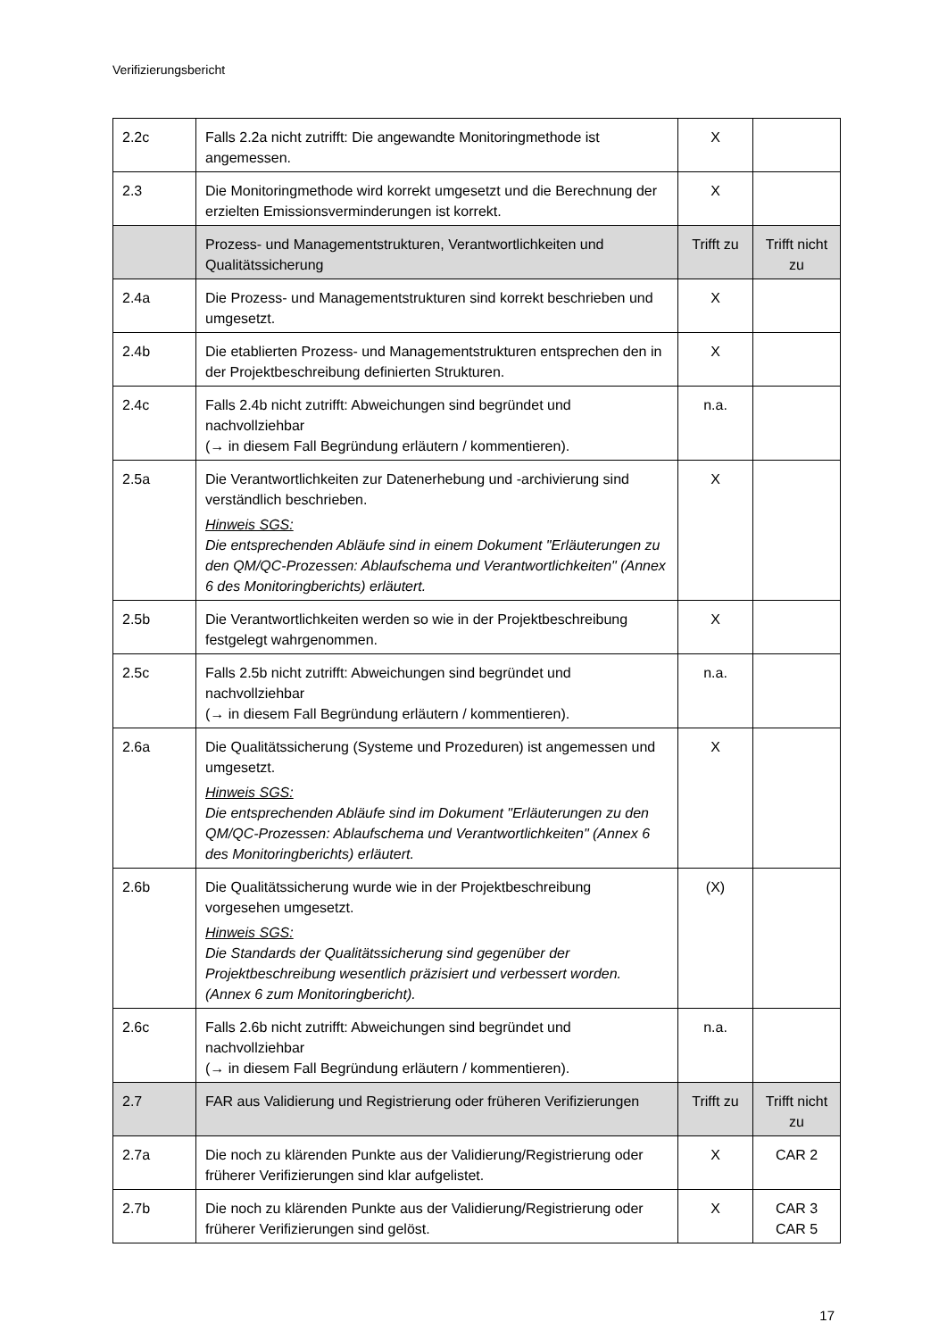Verifizierungsbericht
| 2.2c | Falls 2.2a nicht zutrifft: Die angewandte Monitoringmethode ist angemessen. | X | |
| 2.3 | Die Monitoringmethode wird korrekt umgesetzt und die Berechnung der erzielten Emissionsverminderungen ist korrekt. | X | |
| | Prozess- und Managementstrukturen, Verantwortlichkeiten und Qualitätssicherung | Trifft zu | Trifft nicht zu |
| 2.4a | Die Prozess- und Managementstrukturen sind korrekt beschrieben und umgesetzt. | X | |
| 2.4b | Die etablierten Prozess- und Managementstrukturen entsprechen den in der Projektbeschreibung definierten Strukturen. | X | |
| 2.4c | Falls 2.4b nicht zutrifft: Abweichungen sind begründet und nachvollziehbar (→ in diesem Fall Begründung erläutern / kommentieren). | n.a. | |
| 2.5a | Die Verantwortlichkeiten zur Datenerhebung und -archivierung sind verständlich beschrieben. Hinweis SGS: Die entsprechenden Abläufe sind in einem Dokument "Erläuterungen zu den QM/QC-Prozessen: Ablaufschema und Verantwortlichkeiten" (Annex 6 des Monitoringberichts) erläutert. | X | |
| 2.5b | Die Verantwortlichkeiten werden so wie in der Projektbeschreibung festgelegt wahrgenommen. | X | |
| 2.5c | Falls 2.5b nicht zutrifft: Abweichungen sind begründet und nachvollziehbar (→ in diesem Fall Begründung erläutern / kommentieren). | n.a. | |
| 2.6a | Die Qualitätssicherung (Systeme und Prozeduren) ist angemessen und umgesetzt. Hinweis SGS: Die entsprechenden Abläufe sind im Dokument "Erläuterungen zu den QM/QC-Prozessen: Ablaufschema und Verantwortlichkeiten" (Annex 6 des Monitoringberichts) erläutert. | X | |
| 2.6b | Die Qualitätssicherung wurde wie in der Projektbeschreibung vorgesehen umgesetzt. Hinweis SGS: Die Standards der Qualitätssicherung sind gegenüber der Projektbeschreibung wesentlich präzisiert und verbessert worden. (Annex 6 zum Monitoringbericht). | (X) | |
| 2.6c | Falls 2.6b nicht zutrifft: Abweichungen sind begründet und nachvollziehbar (→ in diesem Fall Begründung erläutern / kommentieren). | n.a. | |
| 2.7 | FAR aus Validierung und Registrierung oder früheren Verifizierungen | Trifft zu | Trifft nicht zu |
| 2.7a | Die noch zu klärenden Punkte aus der Validierung/Registrierung oder früherer Verifizierungen sind klar aufgelistet. | X | CAR 2 |
| 2.7b | Die noch zu klärenden Punkte aus der Validierung/Registrierung oder früherer Verifizierungen sind gelöst. | X | CAR 3 CAR 5 |
17